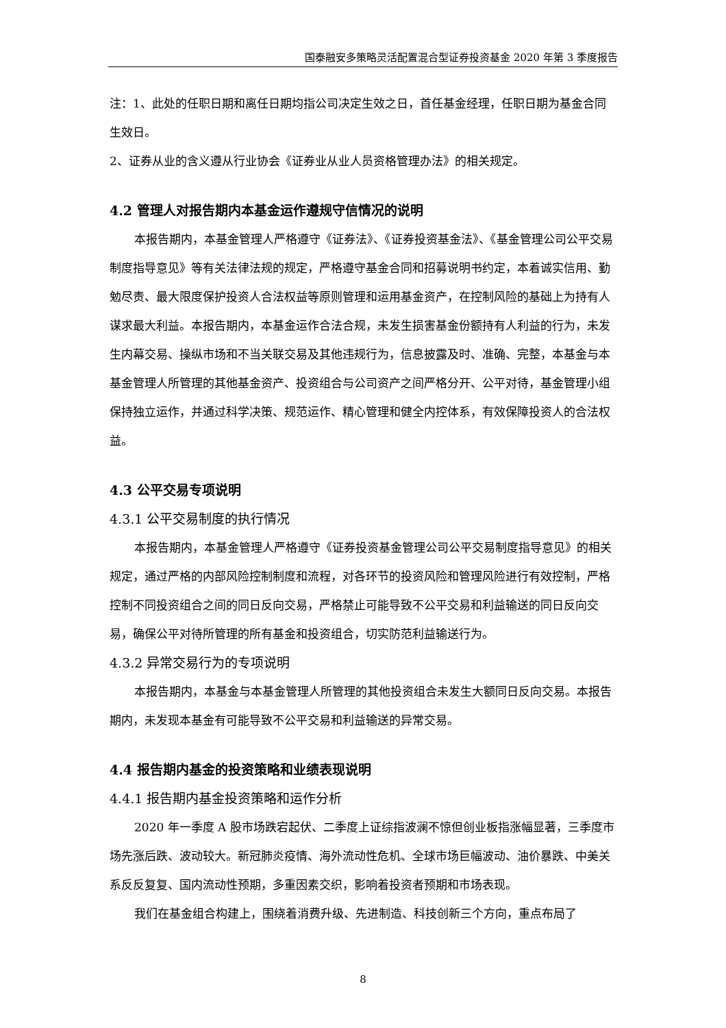国泰融安多策略灵活配置混合型证券投资基金 2020 年第 3 季度报告
注：1、此处的任职日期和离任日期均指公司决定生效之日，首任基金经理，任职日期为基金合同生效日。
2、证券从业的含义遵从行业协会《证券业从业人员资格管理办法》的相关规定。
4.2 管理人对报告期内本基金运作遵规守信情况的说明
本报告期内，本基金管理人严格遵守《证券法》、《证券投资基金法》、《基金管理公司公平交易制度指导意见》等有关法律法规的规定，严格遵守基金合同和招募说明书约定，本着诚实信用、勤勉尽责、最大限度保护投资人合法权益等原则管理和运用基金资产，在控制风险的基础上为持有人谋求最大利益。本报告期内，本基金运作合法合规，未发生损害基金份额持有人利益的行为，未发生内幕交易、操纵市场和不当关联交易及其他违规行为，信息披露及时、准确、完整，本基金与本基金管理人所管理的其他基金资产、投资组合与公司资产之间严格分开、公平对待，基金管理小组保持独立运作，并通过科学决策、规范运作、精心管理和健全内控体系，有效保障投资人的合法权益。
4.3 公平交易专项说明
4.3.1 公平交易制度的执行情况
本报告期内，本基金管理人严格遵守《证券投资基金管理公司公平交易制度指导意见》的相关规定，通过严格的内部风险控制制度和流程，对各环节的投资风险和管理风险进行有效控制，严格控制不同投资组合之间的同日反向交易，严格禁止可能导致不公平交易和利益输送的同日反向交易，确保公平对待所管理的所有基金和投资组合，切实防范利益输送行为。
4.3.2 异常交易行为的专项说明
本报告期内，本基金与本基金管理人所管理的其他投资组合未发生大额同日反向交易。本报告期内，未发现本基金有可能导致不公平交易和利益输送的异常交易。
4.4 报告期内基金的投资策略和业绩表现说明
4.4.1 报告期内基金投资策略和运作分析
2020 年一季度 A 股市场跌宕起伏、二季度上证综指波澜不惊但创业板指涨幅显著，三季度市场先涨后跌、波动较大。新冠肺炎疫情、海外流动性危机、全球市场巨幅波动、油价暴跌、中美关系反反复复、国内流动性预期，多重因素交织，影响着投资者预期和市场表现。
我们在基金组合构建上，围绕着消费升级、先进制造、科技创新三个方向，重点布局了
8